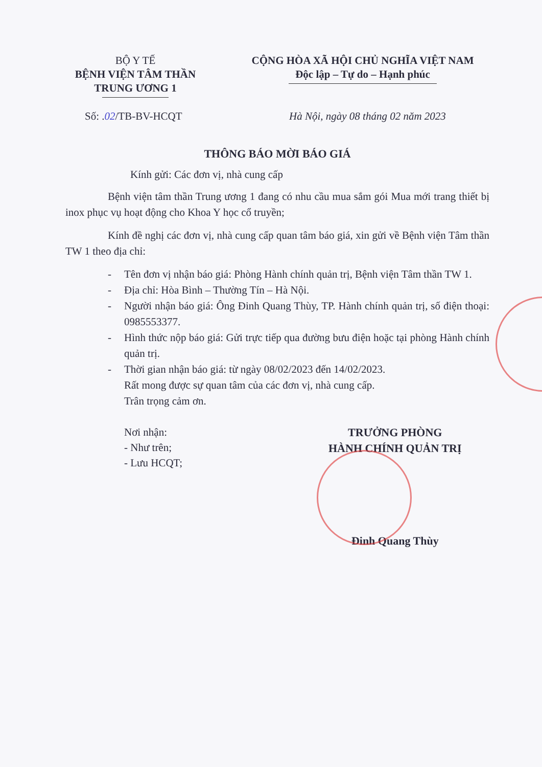BỘ Y TẾ
BỆNH VIỆN TÂM THẦN
TRUNG ƯƠNG 1
CỘNG HÒA XÃ HỘI CHỦ NGHĨA VIỆT NAM
Độc lập – Tự do – Hạnh phúc
Số: .02/TB-BV-HCQT Hà Nội, ngày 08 tháng 02 năm 2023
THÔNG BÁO MỜI BÁO GIÁ
Kính gửi: Các đơn vị, nhà cung cấp
Bệnh viện tâm thần Trung ương 1 đang có nhu cầu mua sắm gói Mua mới trang thiết bị inox phục vụ hoạt động cho Khoa Y học cổ truyền;
Kính đề nghị các đơn vị, nhà cung cấp quan tâm báo giá, xin gửi về Bệnh viện Tâm thần TW 1 theo địa chỉ:
- Tên đơn vị nhận báo giá: Phòng Hành chính quản trị, Bệnh viện Tâm thần TW 1.
- Địa chỉ: Hòa Bình – Thường Tín – Hà Nội.
- Người nhận báo giá: Ông Đinh Quang Thùy, TP. Hành chính quản trị, số điện thoại: 0985553377.
- Hình thức nộp báo giá: Gửi trực tiếp qua đường bưu điện hoặc tại phòng Hành chính quản trị.
- Thời gian nhận báo giá: từ ngày 08/02/2023 đến 14/02/2023.
Rất mong được sự quan tâm của các đơn vị, nhà cung cấp.
Trân trọng cảm ơn.
Nơi nhận:
- Như trên;
- Lưu HCQT;
TRƯỞNG PHÒNG
HÀNH CHÍNH QUẢN TRỊ
Đinh Quang Thùy